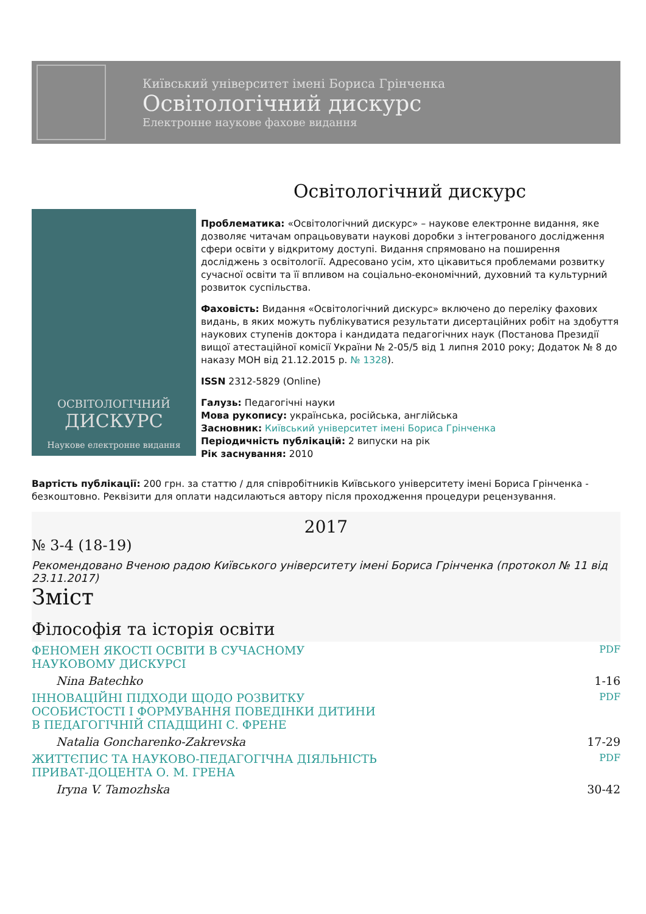Київський університет імені Бориса Грінченка
Освітологічний дискурс
Електронне наукове фахове видання
Освітологічний дискурс
ОСВІТОЛОГІЧНИЙ
ДИСКУРС
Наукове електронне видання
Проблематика: «Освітологічний дискурс» – наукове електронне видання, яке дозволяє читачам опрацьовувати наукові доробки з інтегрованого дослідження сфери освіти у відкритому доступі. Видання спрямовано на поширення досліджень з освітології. Адресовано усім, хто цікавиться проблемами розвитку сучасної освіти та її впливом на соціально-економічний, духовний та культурний розвиток суспільства.
Фаховість: Видання «Освітологічний дискурс» включено до переліку фахових видань, в яких можуть публікуватися результати дисертаційних робіт на здобуття наукових ступенів доктора і кандидата педагогічних наук (Постанова Президії вищої атестаційної комісії України № 2-05/5 від 1 липня 2010 року; Додаток № 8 до наказу МОН від 21.12.2015 р. № 1328).
ISSN 2312-5829 (Online)
Галузь: Педагогічні науки
Мова рукопису: українська, російська, англійська
Засновник: Київський університет імені Бориса Грінченка
Періодичність публікацій: 2 випуски на рік
Рік заснування: 2010
Вартість публікації: 200 грн. за статтю / для співробітників Київського університету імені Бориса Грінченка - безкоштовно. Реквізити для оплати надсилаються автору після проходження процедури рецензування.
2017
№ 3-4 (18-19)
Рекомендовано Вченою радою Київського університету імені Бориса Грінченка (протокол № 11 від 23.11.2017)
Зміст
Філософія та історія освіти
| ФЕНОМЕН ЯКОСТІ ОСВІТИ В СУЧАСНОМУ НАУКОВОМУ ДИСКУРСІ | PDF |
| Nina Batechko | 1-16 |
| ІННОВАЦІЙНІ ПІДХОДИ ЩОДО РОЗВИТКУ ОСОБИСТОСТІ І ФОРМУВАННЯ ПОВЕДІНКИ ДИТИНИ В ПЕДАГОГІЧНІЙ СПАДЩИНІ С. ФРЕНЕ | PDF |
| Natalia Goncharenko-Zakrevska | 17-29 |
| ЖИТТЄПИС ТА НАУКОВО-ПЕДАГОГІЧНА ДІЯЛЬНІСТЬ ПРИВАТ-ДОЦЕНТА О. М. ГРЕНА | PDF |
| Iryna V. Tamozhska | 30-42 |